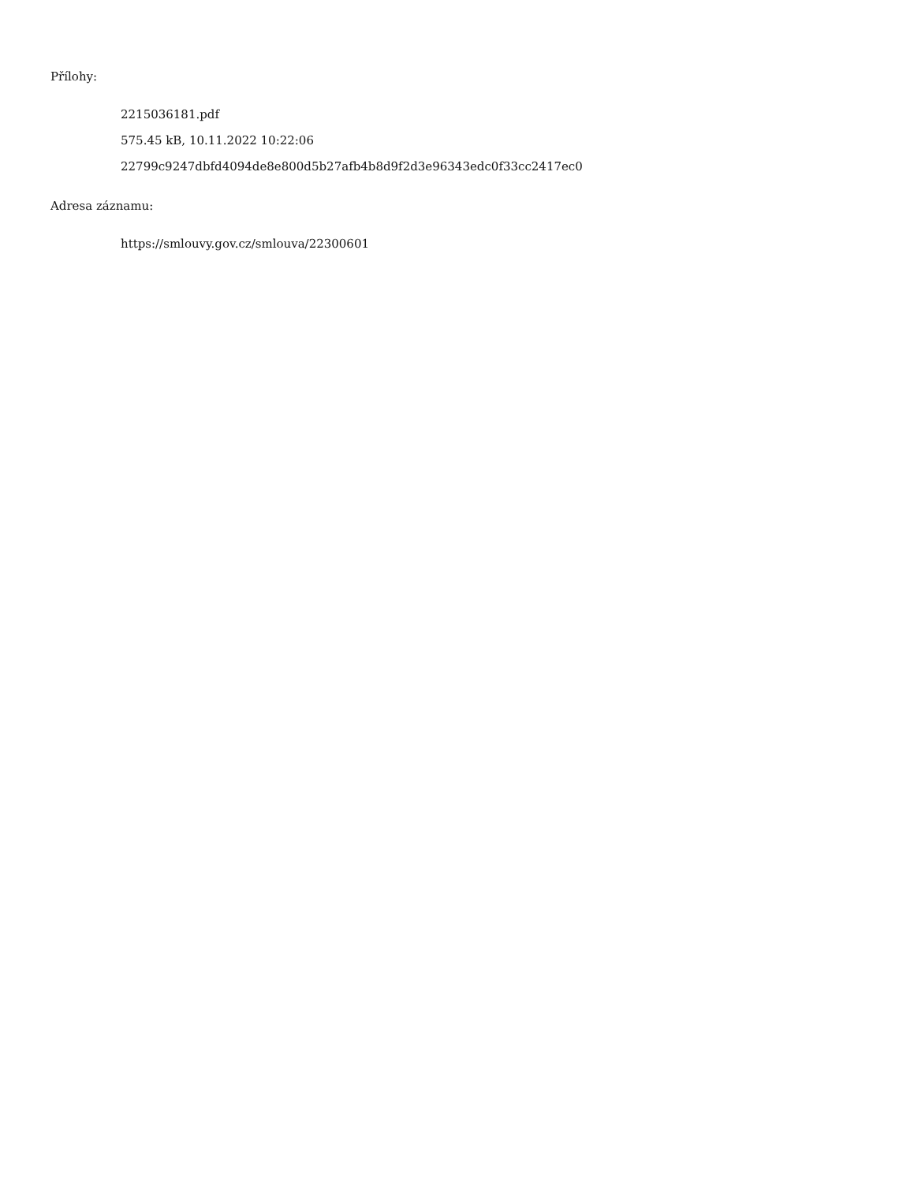Přílohy:
2215036181.pdf
575.45 kB, 10.11.2022 10:22:06
22799c9247dbfd4094de8e800d5b27afb4b8d9f2d3e96343edc0f33cc2417ec0
Adresa záznamu:
https://smlouvy.gov.cz/smlouva/22300601